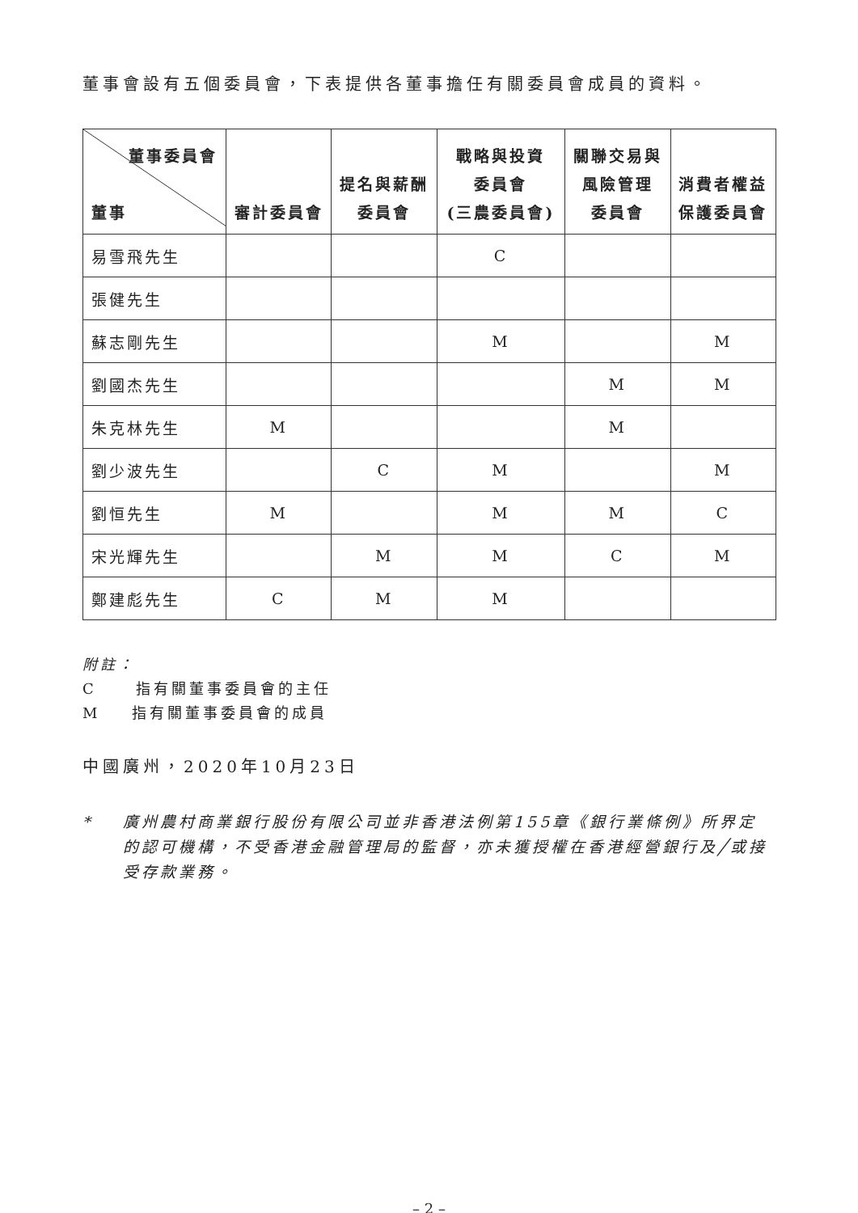董事會設有五個委員會，下表提供各董事擔任有關委員會成員的資料。
| 董事委員會 董事 | 審計委員會 | 提名與薪酬 委員會 | 戰略與投資 委員會 (三農委員會) | 關聯交易與 風險管理 委員會 | 消費者權益 保護委員會 |
| --- | --- | --- | --- | --- | --- |
| 易雪飛先生 | | | C | | |
| 張健先生 | | | | | |
| 蘇志剛先生 | | | M | | M |
| 劉國杰先生 | | | | M | M |
| 朱克林先生 | M | | | M | |
| 劉少波先生 | | C | M | | M |
| 劉恒先生 | M | | M | M | C |
| 宋光輝先生 | | M | M | C | M |
| 鄭建彪先生 | C | M | M | | |
附註：
C 指有關董事委員會的主任
M 指有關董事委員會的成員
中國廣州，2020年10月23日
* 廣州農村商業銀行股份有限公司並非香港法例第155章《銀行業條例》所界定的認可機構，不受香港金融管理局的監督，亦未獲授權在香港經營銀行及╱或接受存款業務。
– 2 –